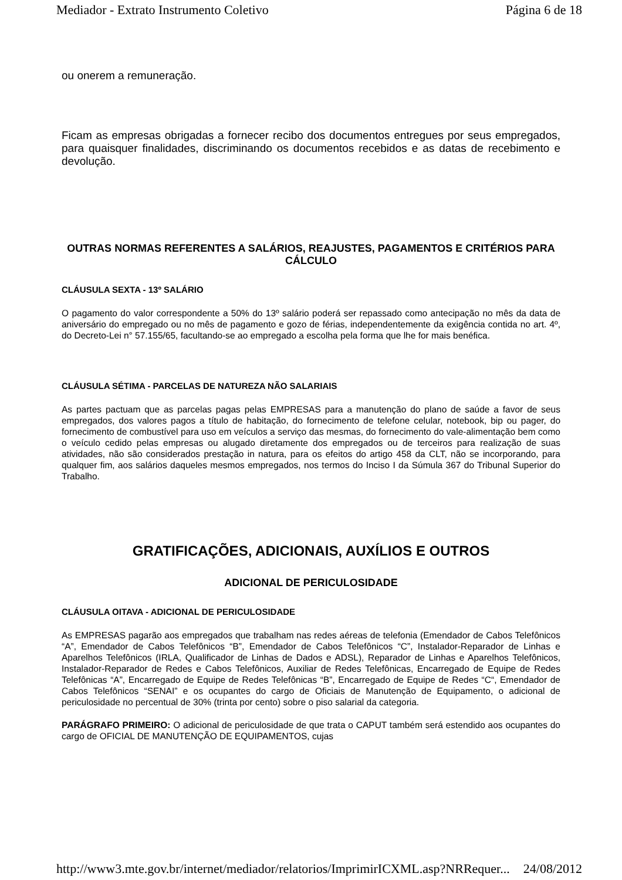Mediador - Extrato Instrumento Coletivo Página 6 de 18
ou onerem a remuneração.
Ficam as empresas obrigadas a fornecer recibo dos documentos entregues por seus empregados, para quaisquer finalidades, discriminando os documentos recebidos e as datas de recebimento e devolução.
OUTRAS NORMAS REFERENTES A SALÁRIOS, REAJUSTES, PAGAMENTOS E CRITÉRIOS PARA CÁLCULO
CLÁUSULA SEXTA - 13º SALÁRIO
O pagamento do valor correspondente a 50% do 13º salário poderá ser repassado como antecipação no mês da data de aniversário do empregado ou no mês de pagamento e gozo de férias, independentemente da exigência contida no art. 4º, do Decreto-Lei n° 57.155/65, facultando-se ao empregado a escolha pela forma que lhe for mais benéfica.
CLÁUSULA SÉTIMA - PARCELAS DE NATUREZA NÃO SALARIAIS
As partes pactuam que as parcelas pagas pelas EMPRESAS para a manutenção do plano de saúde a favor de seus empregados, dos valores pagos a título de habitação, do fornecimento de telefone celular, notebook, bip ou pager, do fornecimento de combustível para uso em veículos a serviço das mesmas, do fornecimento do vale-alimentação bem como o veículo cedido pelas empresas ou alugado diretamente dos empregados ou de terceiros para realização de suas atividades, não são considerados prestação in natura, para os efeitos do artigo 458 da CLT, não se incorporando, para qualquer fim, aos salários daqueles mesmos empregados, nos termos do Inciso I da Súmula 367 do Tribunal Superior do Trabalho.
GRATIFICAÇÕES, ADICIONAIS, AUXÍLIOS E OUTROS
ADICIONAL DE PERICULOSIDADE
CLÁUSULA OITAVA - ADICIONAL DE PERICULOSIDADE
As EMPRESAS pagarão aos empregados que trabalham nas redes aéreas de telefonia (Emendador de Cabos Telefônicos “A”, Emendador de Cabos Telefônicos “B”, Emendador de Cabos Telefônicos “C”, Instalador-Reparador de Linhas e Aparelhos Telefônicos (IRLA, Qualificador de Linhas de Dados e ADSL), Reparador de Linhas e Aparelhos Telefônicos, Instalador-Reparador de Redes e Cabos Telefônicos, Auxiliar de Redes Telefônicas, Encarregado de Equipe de Redes Telefônicas “A”, Encarregado de Equipe de Redes Telefônicas “B”, Encarregado de Equipe de Redes “C“, Emendador de Cabos Telefônicos “SENAI” e os ocupantes do cargo de Oficiais de Manutenção de Equipamento, o adicional de periculosidade no percentual de 30% (trinta por cento) sobre o piso salarial da categoria.
PARÁGRAFO PRIMEIRO: O adicional de periculosidade de que trata o CAPUT também será estendido aos ocupantes do cargo de OFICIAL DE MANUTENÇÃO DE EQUIPAMENTOS, cujas
http://www3.mte.gov.br/internet/mediador/relatorios/ImprimirICXML.asp?NRRequer... 24/08/2012